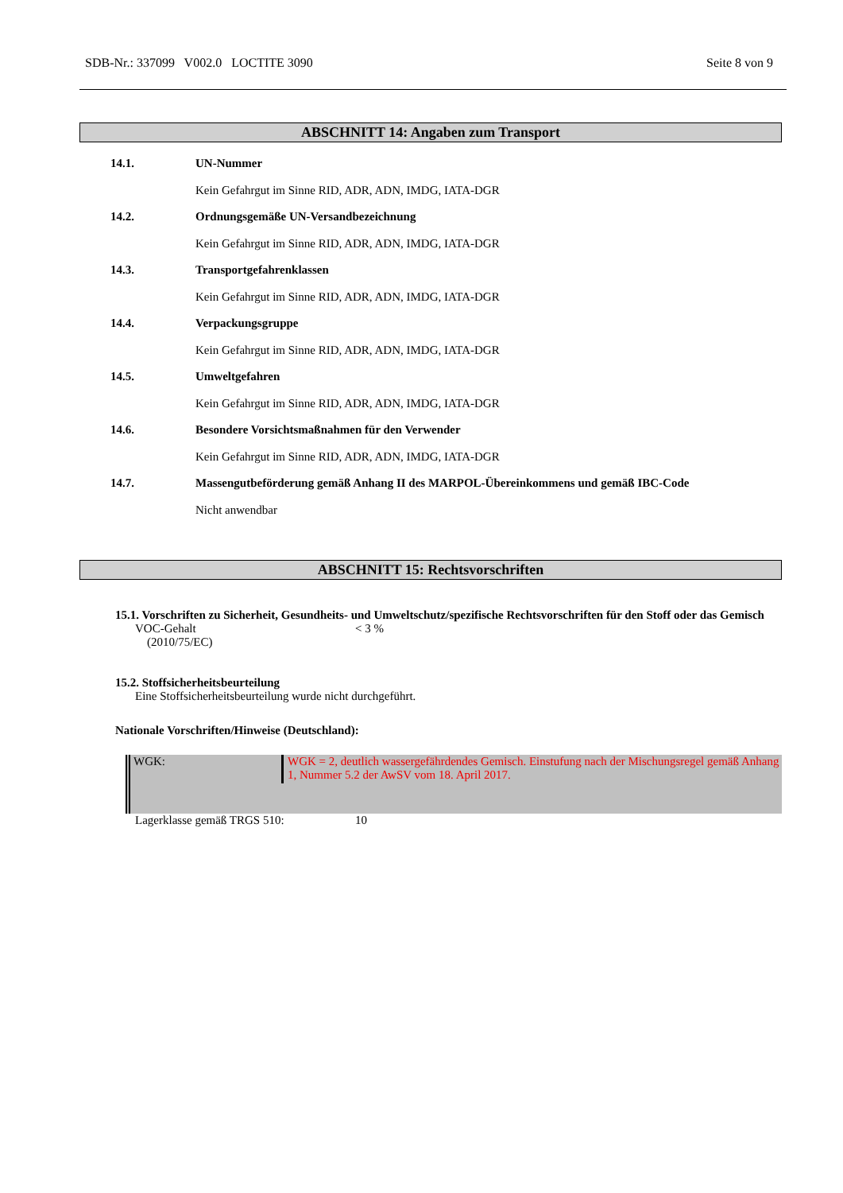SDB-Nr.: 337099 V002.0 LOCTITE 3090 Seite 8 von 9
ABSCHNITT 14: Angaben zum Transport
14.1. UN-Nummer
Kein Gefahrgut im Sinne RID, ADR, ADN, IMDG, IATA-DGR
14.2. Ordnungsgemäße UN-Versandbezeichnung
Kein Gefahrgut im Sinne RID, ADR, ADN, IMDG, IATA-DGR
14.3. Transportgefahrenklassen
Kein Gefahrgut im Sinne RID, ADR, ADN, IMDG, IATA-DGR
14.4. Verpackungsgruppe
Kein Gefahrgut im Sinne RID, ADR, ADN, IMDG, IATA-DGR
14.5. Umweltgefahren
Kein Gefahrgut im Sinne RID, ADR, ADN, IMDG, IATA-DGR
14.6. Besondere Vorsichtsmaßnahmen für den Verwender
Kein Gefahrgut im Sinne RID, ADR, ADN, IMDG, IATA-DGR
14.7. Massengutbeförderung gemäß Anhang II des MARPOL-Übereinkommens und gemäß IBC-Code
Nicht anwendbar
ABSCHNITT 15: Rechtsvorschriften
15.1. Vorschriften zu Sicherheit, Gesundheits- und Umweltschutz/spezifische Rechtsvorschriften für den Stoff oder das Gemisch
VOC-Gehalt
(2010/75/EC) < 3 %
15.2. Stoffsicherheitsbeurteilung
Eine Stoffsicherheitsbeurteilung wurde nicht durchgeführt.
Nationale Vorschriften/Hinweise (Deutschland):
WGK: WGK = 2, deutlich wassergefährdendes Gemisch. Einstufung nach der Mischungsregel gemäß Anhang 1, Nummer 5.2 der AwSV vom 18. April 2017.
Lagerklasse gemäß TRGS 510: 10